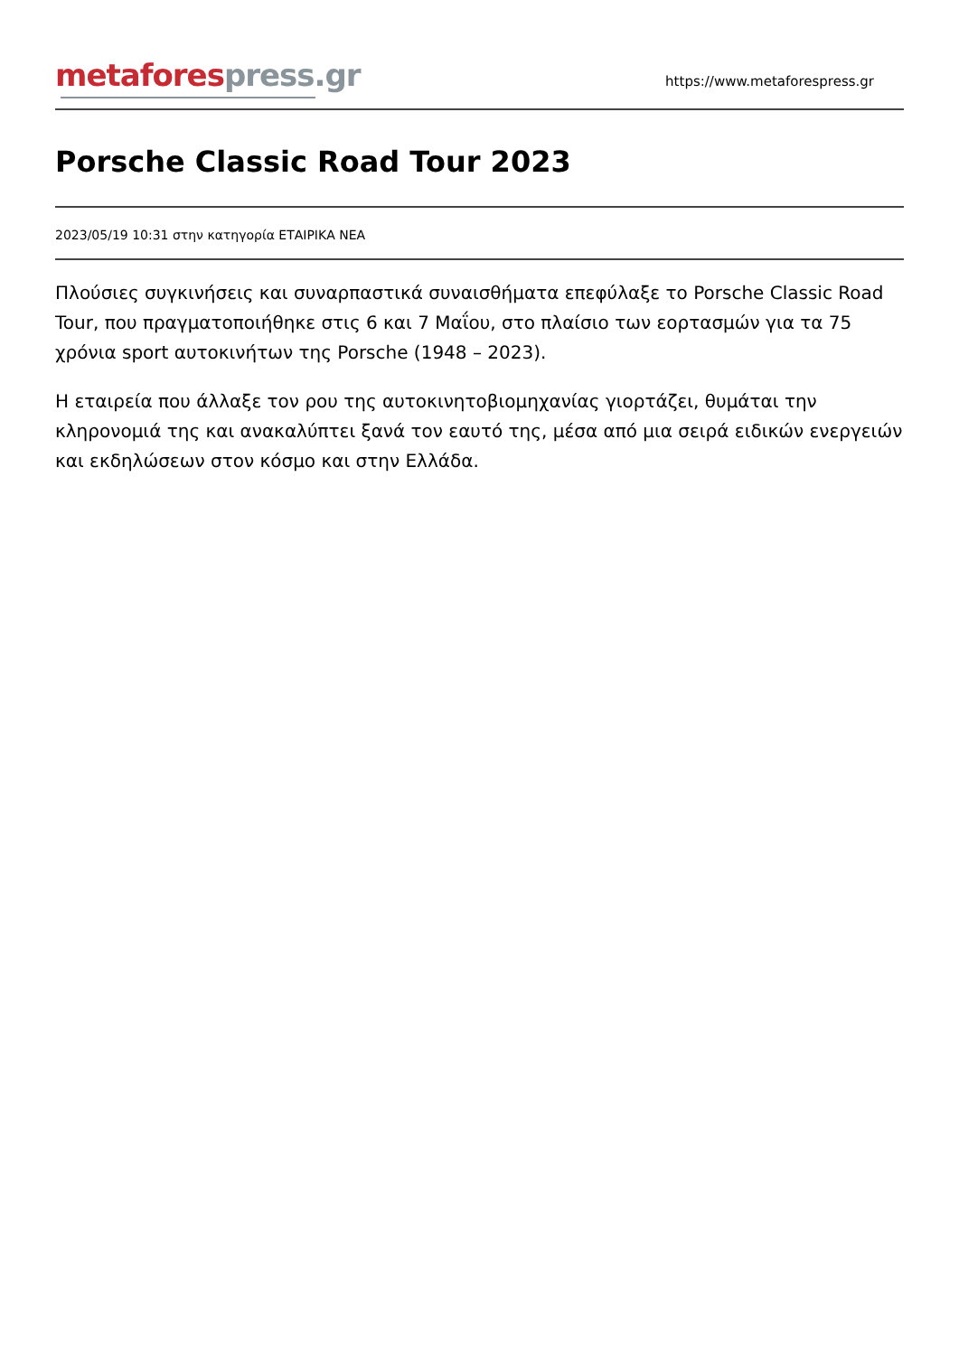metafores press.gr
https://www.metaforespress.gr
Porsche Classic Road Tour 2023
2023/05/19 10:31 στην κατηγορία ΕΤΑΙΡΙΚΑ ΝΕΑ
Πλούσιες συγκινήσεις και συναρπαστικά συναισθήματα επεφύλαξε το Porsche Classic Road Tour, που πραγματοποιήθηκε στις 6 και 7 Μαΐου, στο πλαίσιο των εορτασμών για τα 75 χρόνια sport αυτοκινήτων της Porsche (1948 – 2023).
Η εταιρεία που άλλαξε τον ρου της αυτοκινητοβιομηχανίας γιορτάζει, θυμάται την κληρονομιά της και ανακαλύπτει ξανά τον εαυτό της, μέσα από μια σειρά ειδικών ενεργειών και εκδηλώσεων στον κόσμο και στην Ελλάδα.